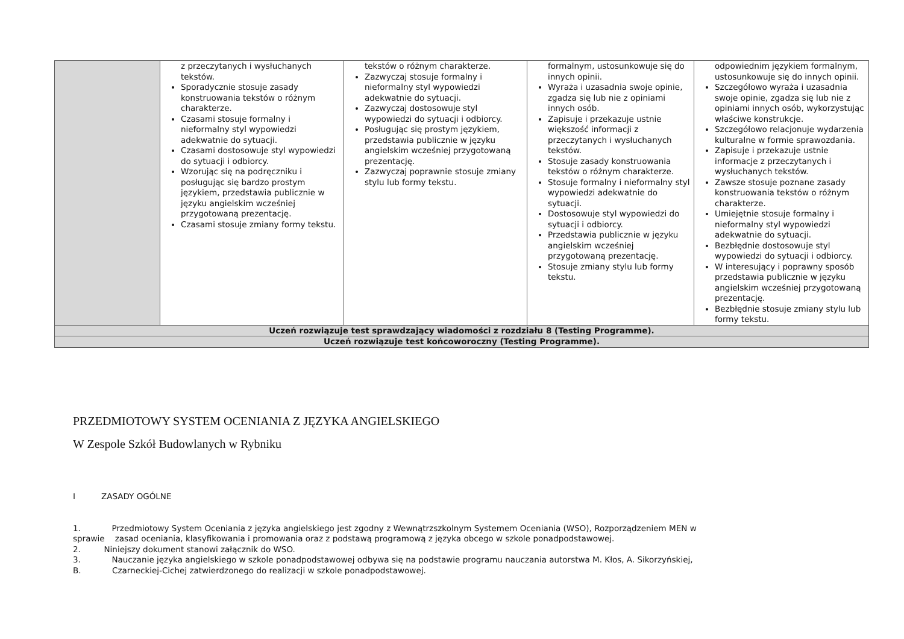| | z przeczytanych i wysłuchanych tekstów. Sporadycznie stosuje zasady konstruowania tekstów o różnym charakterze. Czasami stosuje formalny i nieformalny styl wypowiedzi adekwatnie do sytuacji. Czasami dostosowuje styl wypowiedzi do sytuacji i odbiorcy. Wzorując się na podręczniku i posługując się bardzo prostym językiem, przedstawia publicznie w języku angielskim wcześniej przygotowaną prezentację. Czasami stosuje zmiany formy tekstu. | tekstów o różnym charakterze. Zazwyczaj stosuje formalny i nieformalny styl wypowiedzi adekwatnie do sytuacji. Zazwyczaj dostosowuje styl wypowiedzi do sytuacji i odbiorcy. Posługując się prostym językiem, przedstawia publicznie w języku angielskim wcześniej przygotowaną prezentację. Zazwyczaj poprawnie stosuje zmiany stylu lub formy tekstu. | formalnym, ustosunkowuje się do innych opinii. Wyraża i uzasadnia swoje opinie, zgadza się lub nie z opiniami innych osób. Zapisuje i przekazuje ustnie większość informacji z przeczytanych i wysłuchanych tekstów. Stosuje zasady konstruowania tekstów o różnym charakterze. Stosuje formalny i nieformalny styl wypowiedzi adekwatnie do sytuacji. Dostosowuje styl wypowiedzi do sytuacji i odbiorcy. Przedstawia publicznie w języku angielskim wcześniej przygotowaną prezentację. Stosuje zmiany stylu lub formy tekstu. | odpowiednim językiem formalnym, ustosunkowuje się do innych opinii. Szczegółowo wyraża i uzasadnia swoje opinie, zgadza się lub nie z opiniami innych osób, wykorzystując właściwe konstrukcje. Szczegółowo relacjonuje wydarzenia kulturalne w formie sprawozdania. Zapisuje i przekazuje ustnie informacje z przeczytanych i wysłuchanych tekstów. Zawsze stosuje poznane zasady konstruowania tekstów o różnym charakterze. Umiejętnie stosuje formalny i nieformalny styl wypowiedzi adekwatnie do sytuacji. Bezbłędnie dostosowuje styl wypowiedzi do sytuacji i odbiorcy. W interesujący i poprawny sposób przedstawia publicznie w języku angielskim wcześniej przygotowaną prezentację. Bezbłędnie stosuje zmiany stylu lub formy tekstu. |
| Uczeń rozwiązuje test sprawdzający wiadomości z rozdziału 8 (Testing Programme). | | | | |
| Uczeń rozwiązuje test końcoworoczny (Testing Programme). | | | | |
PRZEDMIOTOWY SYSTEM OCENIANIA Z JĘZYKA ANGIELSKIEGO
W Zespole Szkół Budowlanych w Rybniku
I ZASADY OGÓLNE
1. Przedmiotowy System Oceniania z języka angielskiego jest zgodny z Wewnątrzszkolnym Systemem Oceniania (WSO), Rozporządzeniem MEN w
sprawie zasad oceniania, klasyfikowania i promowania oraz z podstawą programową z języka obcego w szkole ponadpodstawowej.
2. Niniejszy dokument stanowi załącznik do WSO.
3. Nauczanie języka angielskiego w szkole ponadpodstawowej odbywa się na podstawie programu nauczania autorstwa M. Kłos, A. Sikorzyńskiej,
B. Czarneckiej-Cichej zatwierdzonego do realizacji w szkole ponadpodstawowej.